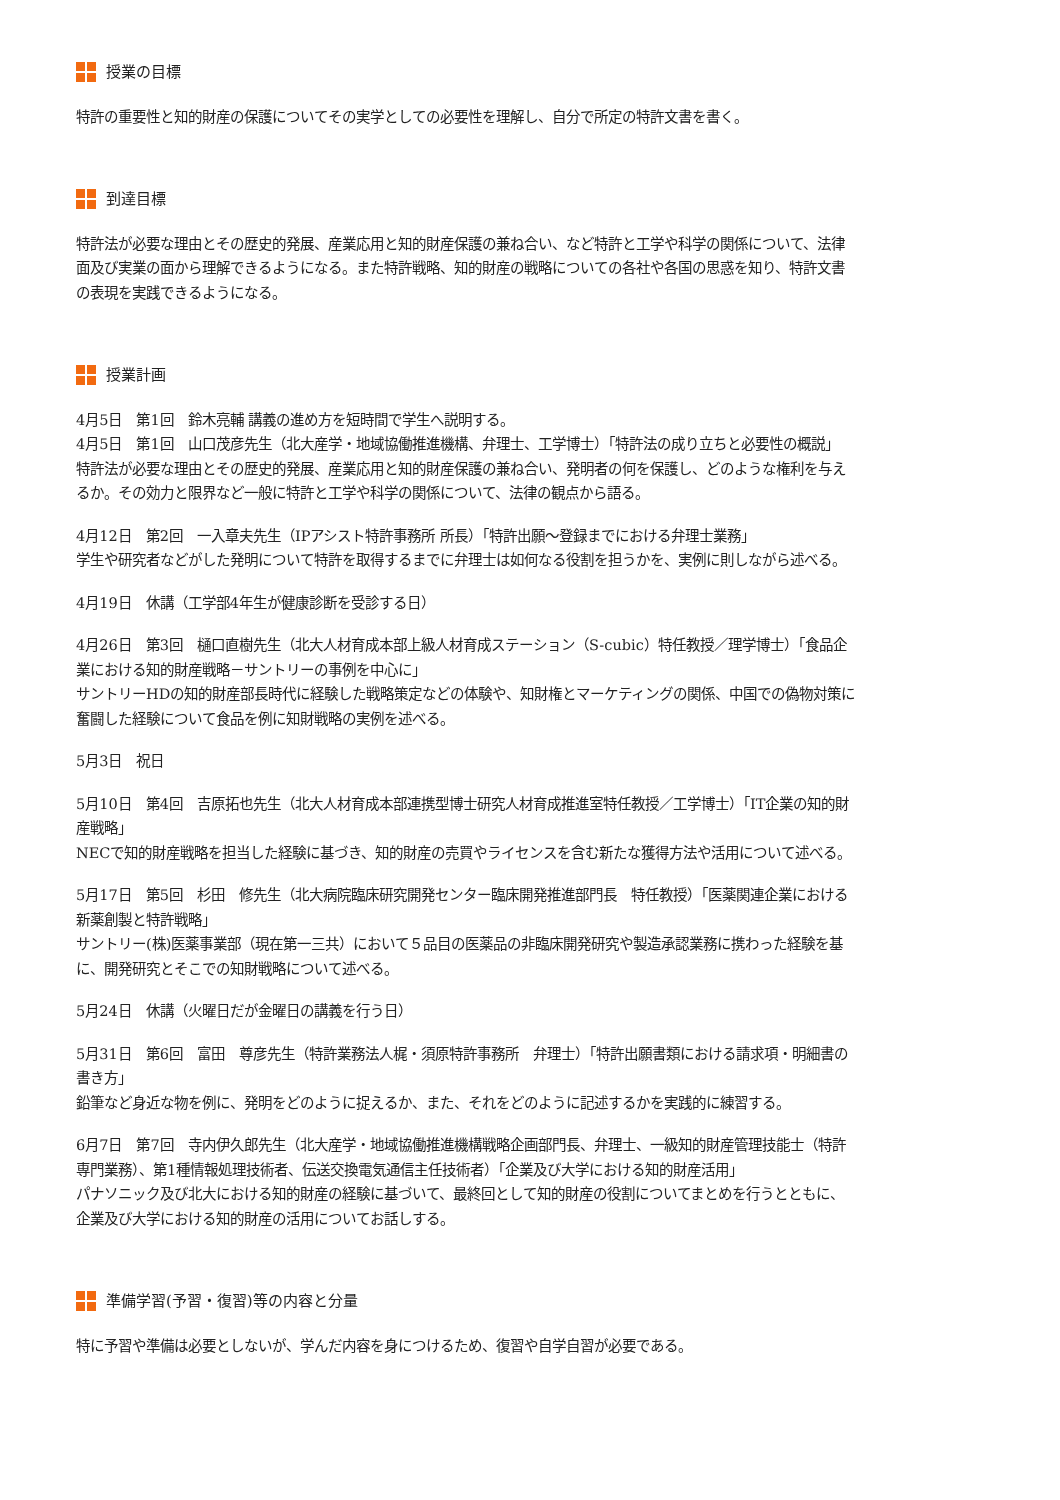授業の目標
特許の重要性と知的財産の保護についてその実学としての必要性を理解し、自分で所定の特許文書を書く。
到達目標
特許法が必要な理由とその歴史的発展、産業応用と知的財産保護の兼ね合い、など特許と工学や科学の関係について、法律面及び実業の面から理解できるようになる。また特許戦略、知的財産の戦略についての各社や各国の思惑を知り、特許文書の表現を実践できるようになる。
授業計画
4月5日　第1回　鈴木亮輔 講義の進め方を短時間で学生へ説明する。
4月5日　第1回　山口茂彦先生（北大産学・地域協働推進機構、弁理士、工学博士）「特許法の成り立ちと必要性の概説」
特許法が必要な理由とその歴史的発展、産業応用と知的財産保護の兼ね合い、発明者の何を保護し、どのような権利を与えるか。その効力と限界など一般に特許と工学や科学の関係について、法律の観点から語る。
4月12日　第2回　一入章夫先生（IPアシスト特許事務所 所長）「特許出願〜登録までにおける弁理士業務」
学生や研究者などがした発明について特許を取得するまでに弁理士は如何なる役割を担うかを、実例に則しながら述べる。
4月19日　休講（工学部4年生が健康診断を受診する日）
4月26日　第3回　樋口直樹先生（北大人材育成本部上級人材育成ステーション（S-cubic）特任教授／理学博士）「食品企業における知的財産戦略－サントリーの事例を中心に」
サントリーHDの知的財産部長時代に経験した戦略策定などの体験や、知財権とマーケティングの関係、中国での偽物対策に奮闘した経験について食品を例に知財戦略の実例を述べる。
5月3日　祝日
5月10日　第4回　吉原拓也先生（北大人材育成本部連携型博士研究人材育成推進室特任教授／工学博士）「IT企業の知的財産戦略」
NECで知的財産戦略を担当した経験に基づき、知的財産の売買やライセンスを含む新たな獲得方法や活用について述べる。
5月17日　第5回　杉田　修先生（北大病院臨床研究開発センター臨床開発推進部門長　特任教授）「医薬関連企業における新薬創製と特許戦略」
サントリー(株)医薬事業部（現在第一三共）において５品目の医薬品の非臨床開発研究や製造承認業務に携わった経験を基に、開発研究とそこでの知財戦略について述べる。
5月24日　休講（火曜日だが金曜日の講義を行う日）
5月31日　第6回　富田　尊彦先生（特許業務法人梶・須原特許事務所　弁理士）「特許出願書類における請求項・明細書の書き方」
鉛筆など身近な物を例に、発明をどのように捉えるか、また、それをどのように記述するかを実践的に練習する。
6月7日　第7回　寺内伊久郎先生（北大産学・地域協働推進機構戦略企画部門長、弁理士、一級知的財産管理技能士（特許専門業務）、第1種情報処理技術者、伝送交換電気通信主任技術者）「企業及び大学における知的財産活用」
パナソニック及び北大における知的財産の経験に基づいて、最終回として知的財産の役割についてまとめを行うとともに、企業及び大学における知的財産の活用についてお話しする。
準備学習(予習・復習)等の内容と分量
特に予習や準備は必要としないが、学んだ内容を身につけるため、復習や自学自習が必要である。